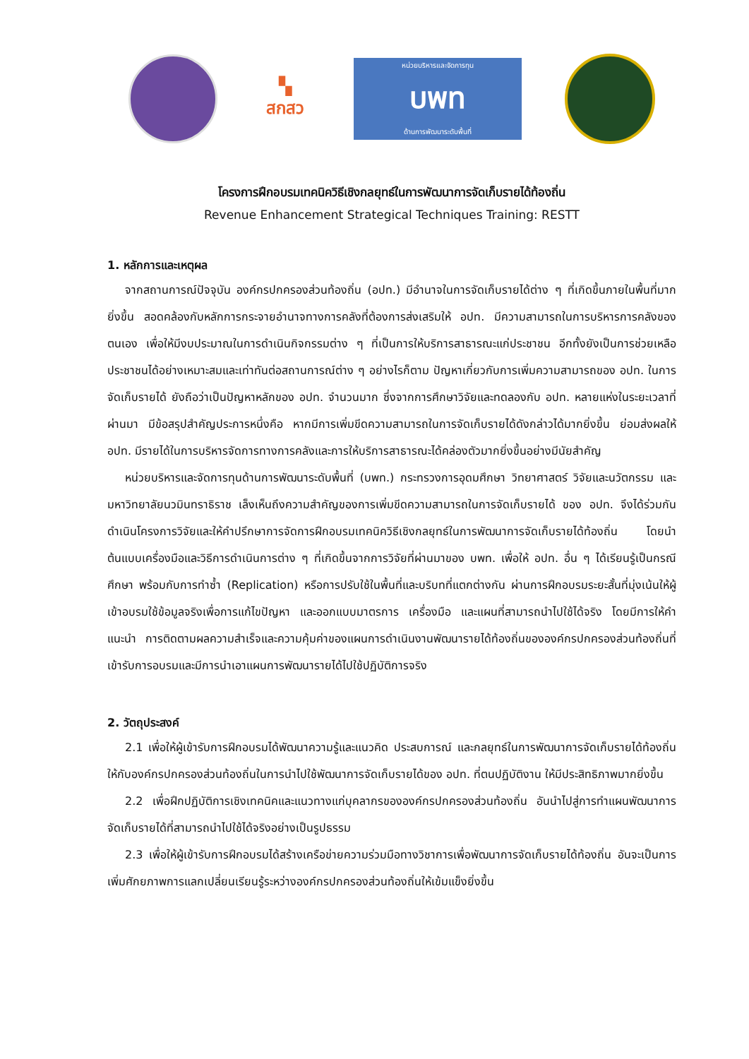▚
สกสว
หน่วยบริหารและจัดการทุน
บพท
ด้านการพัฒนาระดับพื้นที่
โครงการฝึกอบรมเทคนิควิธีเชิงกลยุทธ์ในการพัฒนาการจัดเก็บรายได้ท้องถิ่น
Revenue Enhancement Strategical Techniques Training: RESTT
1. หลักการและเหตุผล
จากสถานการณ์ปัจจุบัน องค์กรปกครองส่วนท้องถิ่น (อปท.) มีอำนาจในการจัดเก็บรายได้ต่าง ๆ ที่เกิดขึ้นภายในพื้นที่มากยิ่งขึ้น สอดคล้องกับหลักการกระจายอำนาจทางการคลังที่ต้องการส่งเสริมให้ อปท. มีความสามารถในการบริหารการคลังของตนเอง เพื่อให้มีงบประมาณในการดำเนินกิจกรรมต่าง ๆ ที่เป็นการให้บริการสาธารณะแก่ประชาชน อีกทั้งยังเป็นการช่วยเหลือประชาชนได้อย่างเหมาะสมและเท่าทันต่อสถานการณ์ต่าง ๆ อย่างไรก็ตาม ปัญหาเกี่ยวกับการเพิ่มความสามารถของ อปท. ในการจัดเก็บรายได้ ยังถือว่าเป็นปัญหาหลักของ อปท. จำนวนมาก ซึ่งจากการศึกษาวิจัยและทดลองกับ อปท. หลายแห่งในระยะเวลาที่ผ่านมา มีข้อสรุปสำคัญประการหนึ่งคือ หากมีการเพิ่มขีดความสามารถในการจัดเก็บรายได้ดังกล่าวได้มากยิ่งขึ้น ย่อมส่งผลให้ อปท. มีรายได้ในการบริหารจัดการทางการคลังและการให้บริการสาธารณะได้คล่องตัวมากยิ่งขึ้นอย่างมีนัยสำคัญ
หน่วยบริหารและจัดการทุนด้านการพัฒนาระดับพื้นที่ (บพท.) กระทรวงการอุดมศึกษา วิทยาศาสตร์ วิจัยและนวัตกรรม และมหาวิทยาลัยนวมินทราธิราช เล็งเห็นถึงความสำคัญของการเพิ่มขีดความสามารถในการจัดเก็บรายได้ ของ อปท. จึงได้ร่วมกันดำเนินโครงการวิจัยและให้คำปรึกษาการจัดการฝึกอบรมเทคนิควิธีเชิงกลยุทธ์ในการพัฒนาการจัดเก็บรายได้ท้องถิ่น โดยนำต้นแบบเครื่องมือและวิธีการดำเนินการต่าง ๆ ที่เกิดขึ้นจากการวิจัยที่ผ่านมาของ บพท. เพื่อให้ อปท. อื่น ๆ ได้เรียนรู้เป็นกรณีศึกษา พร้อมกับการทำซ้ำ (Replication) หรือการปรับใช้ในพื้นที่และบริบทที่แตกต่างกัน ผ่านการฝึกอบรมระยะสั้นที่มุ่งเน้นให้ผู้เข้าอบรมใช้ข้อมูลจริงเพื่อการแก้ไขปัญหา และออกแบบมาตรการ เครื่องมือ และแผนที่สามารถนำไปใช้ได้จริง โดยมีการให้คำแนะนำ การติดตามผลความสำเร็จและความคุ้มค่าของแผนการดำเนินงานพัฒนารายได้ท้องถิ่นขององค์กรปกครองส่วนท้องถิ่นที่เข้ารับการอบรมและมีการนำเอาแผนการพัฒนารายได้ไปใช้ปฏิบัติการจริง
2. วัตถุประสงค์
2.1 เพื่อให้ผู้เข้ารับการฝึกอบรมได้พัฒนาความรู้และแนวคิด ประสบการณ์ และกลยุทธ์ในการพัฒนาการจัดเก็บรายได้ท้องถิ่นให้กับองค์กรปกครองส่วนท้องถิ่นในการนำไปใช้พัฒนาการจัดเก็บรายได้ของ อปท. ที่ตนปฏิบัติงาน ให้มีประสิทธิภาพมากยิ่งขึ้น
2.2 เพื่อฝึกปฏิบัติการเชิงเทคนิคและแนวทางแก่บุคลากรขององค์กรปกครองส่วนท้องถิ่น อันนำไปสู่การทำแผนพัฒนาการจัดเก็บรายได้ที่สามารถนำไปใช้ได้จริงอย่างเป็นรูปธรรม
2.3 เพื่อให้ผู้เข้ารับการฝึกอบรมได้สร้างเครือข่ายความร่วมมือทางวิชาการเพื่อพัฒนาการจัดเก็บรายได้ท้องถิ่น อันจะเป็นการเพิ่มศักยภาพการแลกเปลี่ยนเรียนรู้ระหว่างองค์กรปกครองส่วนท้องถิ่นให้เข้มแข็งยิ่งขึ้น